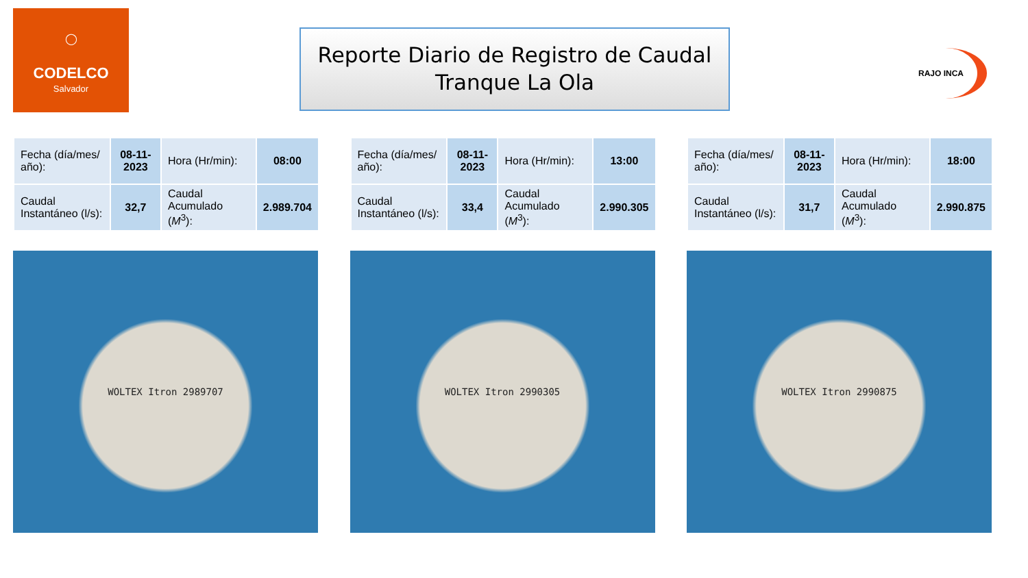◯
CODELCO
Salvador
Reporte Diario de Registro de Caudal
Tranque La Ola
RAJO INCA
| Fecha (día/mes/ año): | 08-11-2023 | Hora (Hr/min): | 08:00 |
| Caudal Instantáneo (l/s): | 32,7 | Caudal Acumulado ( M<sup>3</sup>): | 2.989.704 |
WOLTEX Itron 2989707
| Fecha (día/mes/ año): | 08-11-2023 | Hora (Hr/min): | 13:00 |
| Caudal Instantáneo (l/s): | 33,4 | Caudal Acumulado ( M<sup>3</sup>): | 2.990.305 |
WOLTEX Itron 2990305
| Fecha (día/mes/ año): | 08-11-2023 | Hora (Hr/min): | 18:00 |
| Caudal Instantáneo (l/s): | 31,7 | Caudal Acumulado ( M<sup>3</sup>): | 2.990.875 |
WOLTEX Itron 2990875